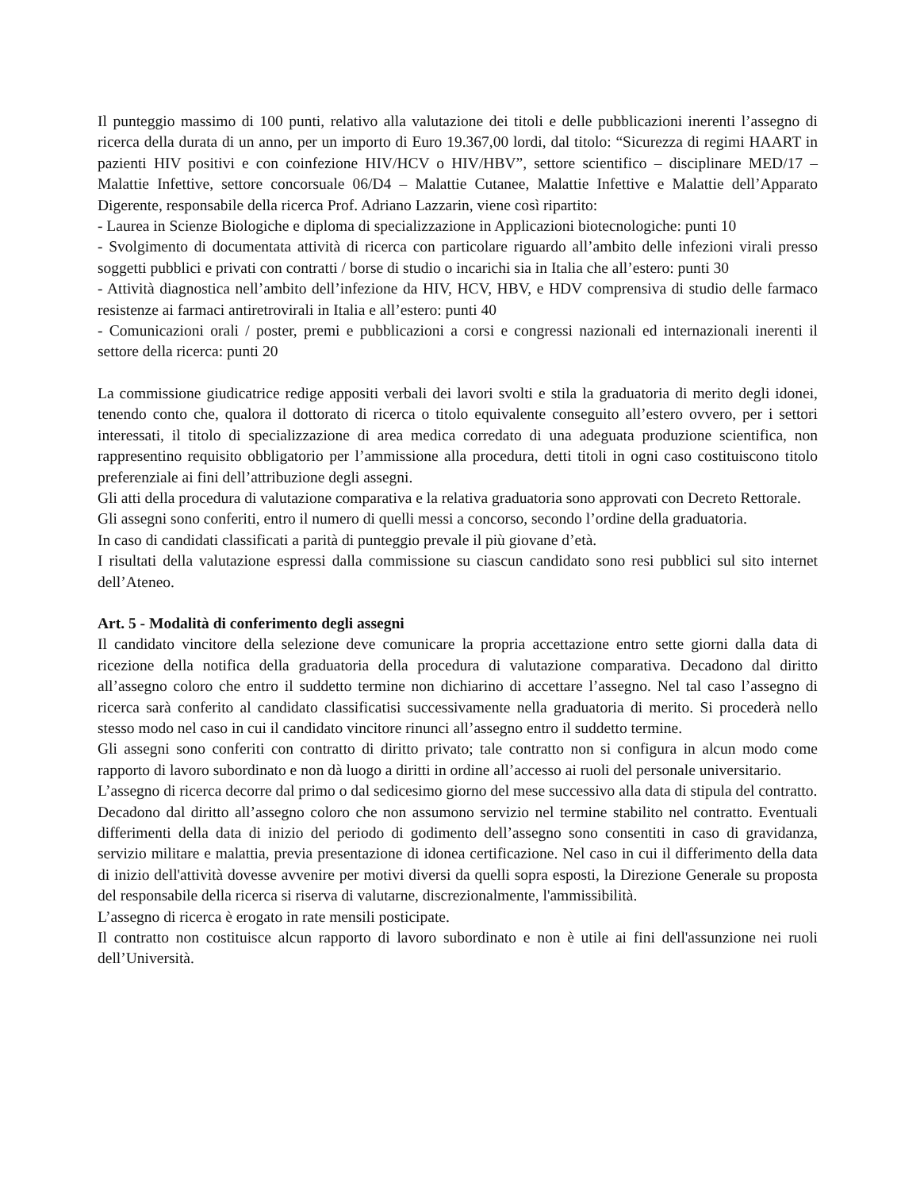Il punteggio massimo di 100 punti, relativo alla valutazione dei titoli e delle pubblicazioni inerenti l’assegno di ricerca della durata di un anno, per un importo di Euro 19.367,00 lordi, dal titolo: “Sicurezza di regimi HAART in pazienti HIV positivi e con coinfezione HIV/HCV o HIV/HBV”, settore scientifico – disciplinare MED/17 – Malattie Infettive, settore concorsuale 06/D4 – Malattie Cutanee, Malattie Infettive e Malattie dell’Apparato Digerente, responsabile della ricerca Prof. Adriano Lazzarin, viene così ripartito:
- Laurea in Scienze Biologiche e diploma di specializzazione in Applicazioni biotecnologiche: punti 10
- Svolgimento di documentata attività di ricerca con particolare riguardo all’ambito delle infezioni virali presso soggetti pubblici e privati con contratti / borse di studio o incarichi sia in Italia che all’estero: punti 30
- Attività diagnostica nell’ambito dell’infezione da HIV, HCV, HBV, e HDV comprensiva di studio delle farmaco resistenze ai farmaci antiretrovirali in Italia e all’estero: punti 40
- Comunicazioni orali / poster, premi e pubblicazioni a corsi e congressi nazionali ed internazionali inerenti il settore della ricerca: punti 20
La commissione giudicatrice redige appositi verbali dei lavori svolti e stila la graduatoria di merito degli idonei, tenendo conto che, qualora il dottorato di ricerca o titolo equivalente conseguito all’estero ovvero, per i settori interessati, il titolo di specializzazione di area medica corredato di una adeguata produzione scientifica, non rappresentino requisito obbligatorio per l’ammissione alla procedura, detti titoli in ogni caso costituiscono titolo preferenziale ai fini dell’attribuzione degli assegni.
Gli atti della procedura di valutazione comparativa e la relativa graduatoria sono approvati con Decreto Rettorale.
Gli assegni sono conferiti, entro il numero di quelli messi a concorso, secondo l’ordine della graduatoria.
In caso di candidati classificati a parità di punteggio prevale il più giovane d’età.
I risultati della valutazione espressi dalla commissione su ciascun candidato sono resi pubblici sul sito internet dell’Ateneo.
Art. 5 - Modalità di conferimento degli assegni
Il candidato vincitore della selezione deve comunicare la propria accettazione entro sette giorni dalla data di ricezione della notifica della graduatoria della procedura di valutazione comparativa. Decadono dal diritto all’assegno coloro che entro il suddetto termine non dichiarino di accettare l’assegno. Nel tal caso l’assegno di ricerca sarà conferito al candidato classificatisi successivamente nella graduatoria di merito. Si procederà nello stesso modo nel caso in cui il candidato vincitore rinunci all’assegno entro il suddetto termine.
Gli assegni sono conferiti con contratto di diritto privato; tale contratto non si configura in alcun modo come rapporto di lavoro subordinato e non dà luogo a diritti in ordine all’accesso ai ruoli del personale universitario.
L’assegno di ricerca decorre dal primo o dal sedicesimo giorno del mese successivo alla data di stipula del contratto.
Decadono dal diritto all’assegno coloro che non assumono servizio nel termine stabilito nel contratto. Eventuali differimenti della data di inizio del periodo di godimento dell’assegno sono consentiti in caso di gravidanza, servizio militare e malattia, previa presentazione di idonea certificazione. Nel caso in cui il differimento della data di inizio dell'attività dovesse avvenire per motivi diversi da quelli sopra esposti, la Direzione Generale su proposta del responsabile della ricerca si riserva di valutarne, discrezionalmente, l'ammissibilità.
L’assegno di ricerca è erogato in rate mensili posticipate.
Il contratto non costituisce alcun rapporto di lavoro subordinato e non è utile ai fini dell'assunzione nei ruoli dell’Università.